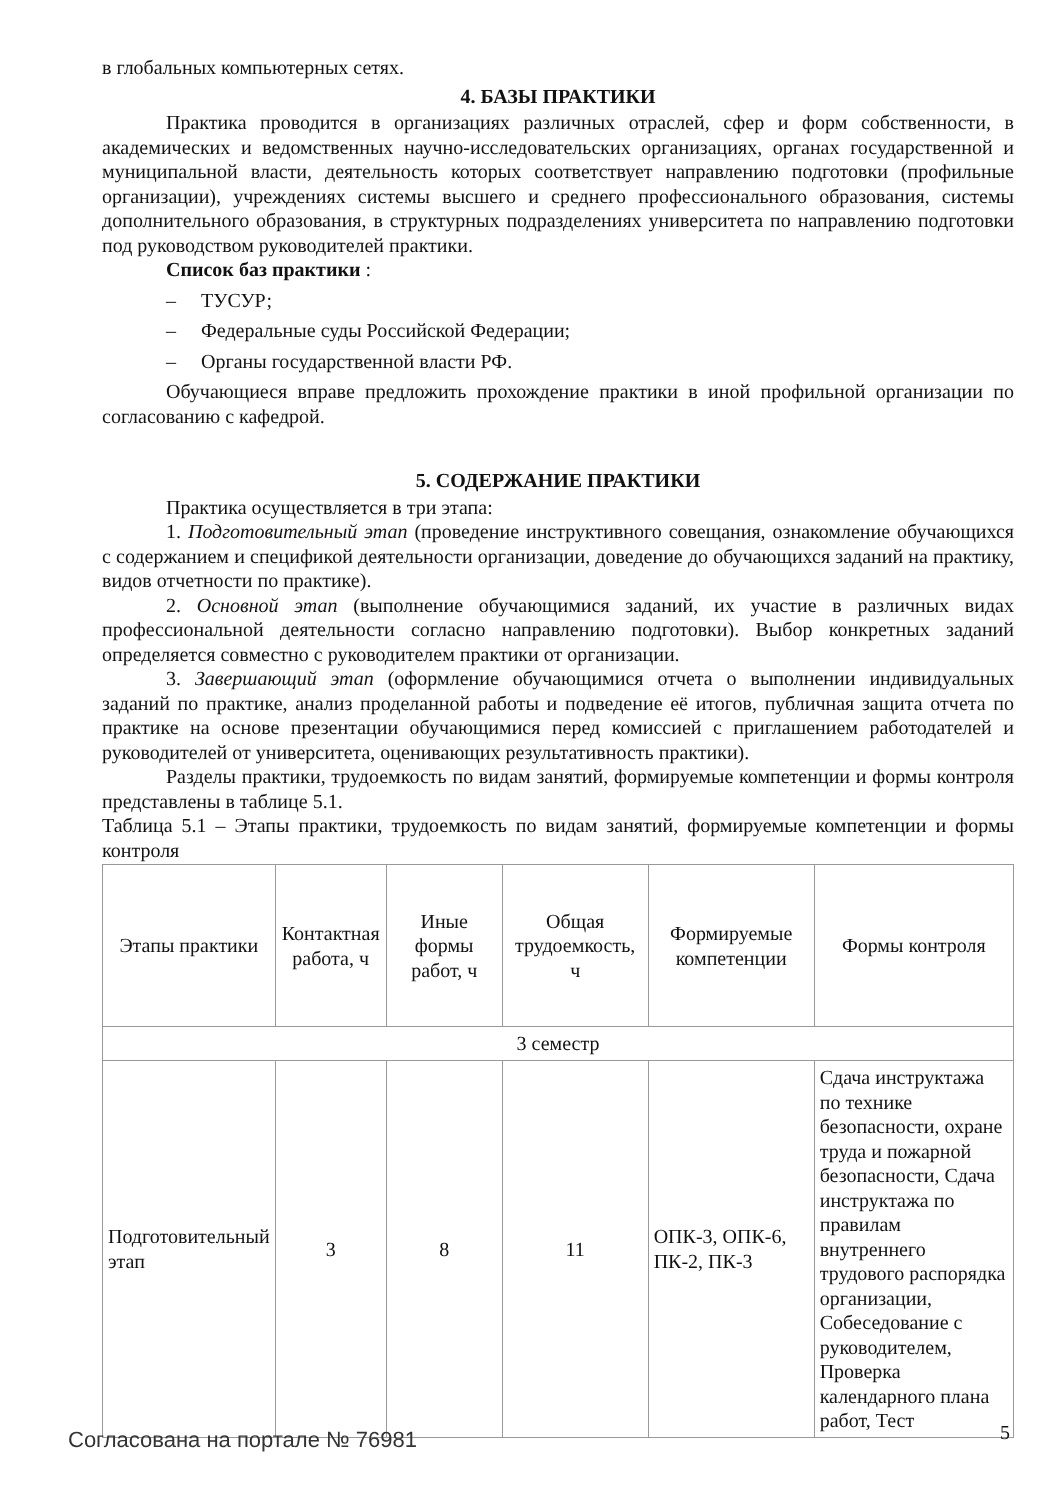в глобальных компьютерных сетях.
4. БАЗЫ ПРАКТИКИ
Практика проводится в организациях различных отраслей, сфер и форм собственности, в академических и ведомственных научно-исследовательских организациях, органах государственной и муниципальной власти, деятельность которых соответствует направлению подготовки (профильные организации), учреждениях системы высшего и среднего профессионального образования, системы дополнительного образования, в структурных подразделениях университета по направлению подготовки под руководством руководителей практики.
Список баз практики :
– ТУСУР;
– Федеральные суды Российской Федерации;
– Органы государственной власти РФ.
Обучающиеся вправе предложить прохождение практики в иной профильной организации по согласованию с кафедрой.
5. СОДЕРЖАНИЕ ПРАКТИКИ
Практика осуществляется в три этапа:
1. Подготовительный этап (проведение инструктивного совещания, ознакомление обучающихся с содержанием и спецификой деятельности организации, доведение до обучающихся заданий на практику, видов отчетности по практике).
2. Основной этап (выполнение обучающимися заданий, их участие в различных видах профессиональной деятельности согласно направлению подготовки). Выбор конкретных заданий определяется совместно с руководителем практики от организации.
3. Завершающий этап (оформление обучающимися отчета о выполнении индивидуальных заданий по практике, анализ проделанной работы и подведение её итогов, публичная защита отчета по практике на основе презентации обучающимися перед комиссией с приглашением работодателей и руководителей от университета, оценивающих результативность практики).
Разделы практики, трудоемкость по видам занятий, формируемые компетенции и формы контроля представлены в таблице 5.1.
Таблица 5.1 – Этапы практики, трудоемкость по видам занятий, формируемые компетенции и формы контроля
| Этапы практики | Контактная работа, ч | Иные формы работ, ч | Общая трудоемкость, ч | Формируемые компетенции | Формы контроля |
| 3 семестр | | | | | |
| Подготовительный этап | 3 | 8 | 11 | ОПК-3, ОПК-6, ПК-2, ПК-3 | Сдача инструктажа по технике безопасности, охране труда и пожарной безопасности, Сдача инструктажа по правилам внутреннего трудового распорядка организации, Собеседование с руководителем, Проверка календарного плана работ, Тест |
Согласована на портале № 76981 5